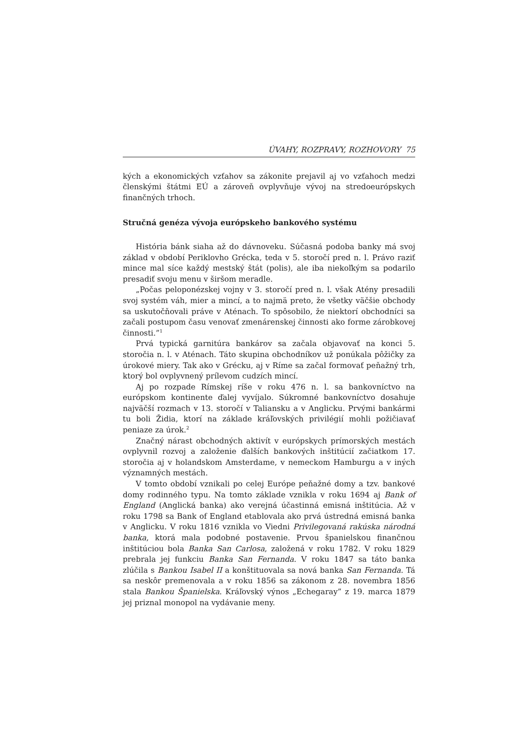ÚVAHY, ROZPRAVY, ROZHOVORY 75
kých a ekonomických vzťahov sa zákonite prejavil aj vo vzťahoch medzi členskými štátmi EÚ a zároveň ovplyvňuje vývoj na stredoeurópskych finančných trhoch.
Stručná genéza vývoja európskeho bankového systému
História bánk siaha až do dávnoveku. Súčasná podoba banky má svoj základ v období Periklovho Grécka, teda v 5. storočí pred n. l. Právo raziť mince mal síce každý mestský štát (polis), ale iba niekoľkým sa podarilo presadiť svoju menu v širšom meradle.
„Počas peloponézskej vojny v 3. storočí pred n. l. však Atény presadili svoj systém váh, mier a mincí, a to najmä preto, že všetky väčšie obchody sa uskutočňovali práve v Aténach. To spôsobilo, že niektorí obchodníci sa začali postupom času venovať zmenárenskej činnosti ako forme zárobkovej činnosti.”<sup>1</sup>
Prvá typická garnitúra bankárov sa začala objavovať na konci 5. storočia n. l. v Aténach. Táto skupina obchodníkov už ponúkala pôžičky za úrokové miery. Tak ako v Grécku, aj v Ríme sa začal formovať peňažný trh, ktorý bol ovplyvnený prílevom cudzích mincí.
Aj po rozpade Rímskej ríše v roku 476 n. l. sa bankovníctvo na európskom kontinente ďalej vyvíjalo. Súkromné bankovníctvo dosahuje najväčší rozmach v 13. storočí v Taliansku a v Anglicku. Prvými bankármi tu boli Židia, ktorí na základe kráľovských privilégií mohli požičiavať peniaze za úrok.<sup>2</sup>
Značný nárast obchodných aktivít v európskych prímorských mestách ovplyvnil rozvoj a založenie ďalších bankových inštitúcií začiatkom 17. storočia aj v holandskom Amsterdame, v nemeckom Hamburgu a v iných významných mestách.
V tomto období vznikali po celej Európe peňažné domy a tzv. bankové domy rodinného typu. Na tomto základe vznikla v roku 1694 aj Bank of England (Anglická banka) ako verejná účastinná emisná inštitúcia. Až v roku 1798 sa Bank of England etablovala ako prvá ústredná emisná banka v Anglicku. V roku 1816 vznikla vo Viedni Privilegovaná rakúska národná banka, ktorá mala podobné postavenie. Prvou španielskou finančnou inštitúciou bola Banka San Carlosa, založená v roku 1782. V roku 1829 prebrala jej funkciu Banka San Fernanda. V roku 1847 sa táto banka zlúčila s Bankou Isabel II a konštituovala sa nová banka San Fernanda. Tá sa neskôr premenovala a v roku 1856 sa zákonom z 28. novembra 1856 stala Bankou Španielska. Kráľovský výnos „Echegaray” z 19. marca 1879 jej priznal monopol na vydávanie meny.